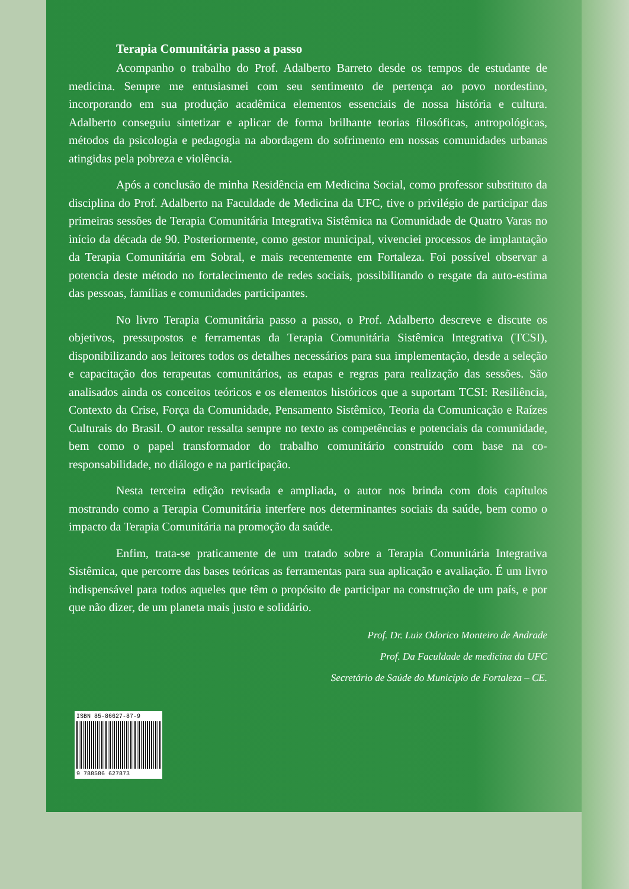Terapia Comunitária passo a passo
Acompanho o trabalho do Prof. Adalberto Barreto desde os tempos de estudante de medicina. Sempre me entusiasmei com seu sentimento de pertença ao povo nordestino, incorporando em sua produção acadêmica elementos essenciais de nossa história e cultura. Adalberto conseguiu sintetizar e aplicar de forma brilhante teorias filosóficas, antropológicas, métodos da psicologia e pedagogia na abordagem do sofrimento em nossas comunidades urbanas atingidas pela pobreza e violência.
Após a conclusão de minha Residência em Medicina Social, como professor substituto da disciplina do Prof. Adalberto na Faculdade de Medicina da UFC, tive o privilégio de participar das primeiras sessões de Terapia Comunitária Integrativa Sistêmica na Comunidade de Quatro Varas no início da década de 90. Posteriormente, como gestor municipal, vivenciei processos de implantação da Terapia Comunitária em Sobral, e mais recentemente em Fortaleza. Foi possível observar a potencia deste método no fortalecimento de redes sociais, possibilitando o resgate da auto-estima das pessoas, famílias e comunidades participantes.
No livro Terapia Comunitária passo a passo, o Prof. Adalberto descreve e discute os objetivos, pressupostos e ferramentas da Terapia Comunitária Sistêmica Integrativa (TCSI), disponibilizando aos leitores todos os detalhes necessários para sua implementação, desde a seleção e capacitação dos terapeutas comunitários, as etapas e regras para realização das sessões. São analisados ainda os conceitos teóricos e os elementos históricos que a suportam TCSI: Resiliência, Contexto da Crise, Força da Comunidade, Pensamento Sistêmico, Teoria da Comunicação e Raízes Culturais do Brasil. O autor ressalta sempre no texto as competências e potenciais da comunidade, bem como o papel transformador do trabalho comunitário construído com base na co-responsabilidade, no diálogo e na participação.
Nesta terceira edição revisada e ampliada, o autor nos brinda com dois capítulos mostrando como a Terapia Comunitária interfere nos determinantes sociais da saúde, bem como o impacto da Terapia Comunitária na promoção da saúde.
Enfim, trata-se praticamente de um tratado sobre a Terapia Comunitária Integrativa Sistêmica, que percorre das bases teóricas as ferramentas para sua aplicação e avaliação. É um livro indispensável para todos aqueles que têm o propósito de participar na construção de um país, e por que não dizer, de um planeta mais justo e solidário.
Prof. Dr. Luiz Odorico Monteiro de Andrade
Prof. Da Faculdade de medicina da UFC
Secretário de Saúde do Município de Fortaleza – CE.
ISBN 85-86627-87-9
9 788586 627873